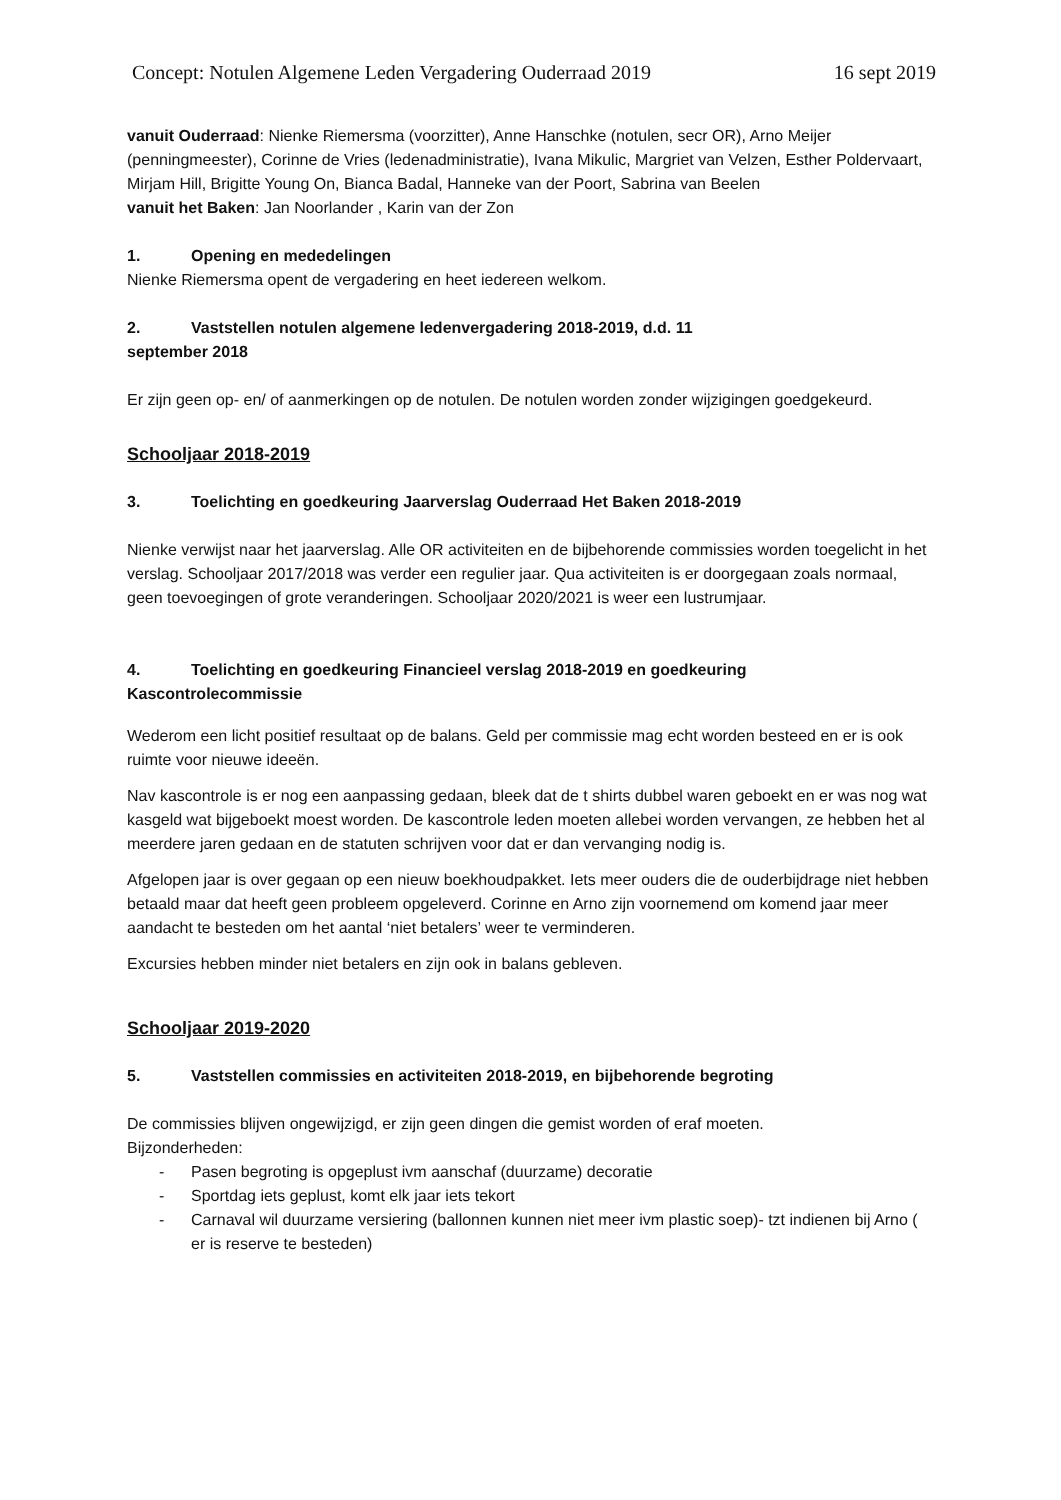Concept: Notulen Algemene Leden Vergadering Ouderraad 2019 16 sept 2019
vanuit Ouderraad: Nienke Riemersma (voorzitter), Anne Hanschke (notulen, secr OR), Arno Meijer (penningmeester), Corinne de Vries (ledenadministratie), Ivana Mikulic, Margriet van Velzen, Esther Poldervaart, Mirjam Hill, Brigitte Young On, Bianca Badal, Hanneke van der Poort, Sabrina van Beelen
vanuit het Baken: Jan Noorlander , Karin van der Zon
1. Opening en mededelingen
Nienke Riemersma opent de vergadering en heet iedereen welkom.
2. Vaststellen notulen algemene ledenvergadering 2018-2019, d.d. 11
september 2018
Er zijn geen op- en/ of aanmerkingen op de notulen. De notulen worden zonder wijzigingen goedgekeurd.
Schooljaar 2018-2019
3. Toelichting en goedkeuring Jaarverslag Ouderraad Het Baken 2018-2019
Nienke verwijst naar het jaarverslag. Alle OR activiteiten en de bijbehorende commissies worden toegelicht in het verslag. Schooljaar 2017/2018 was verder een regulier jaar. Qua activiteiten is er doorgegaan zoals normaal, geen toevoegingen of grote veranderingen. Schooljaar 2020/2021 is weer een lustrumjaar.
4. Toelichting en goedkeuring Financieel verslag 2018-2019 en goedkeuring
Kascontrolecommissie
Wederom een licht positief resultaat op de balans. Geld per commissie mag echt worden besteed en er is ook ruimte voor nieuwe ideeën.
Nav kascontrole is er nog een aanpassing gedaan, bleek dat de t shirts dubbel waren geboekt en er was nog wat kasgeld wat bijgeboekt moest worden. De kascontrole leden moeten allebei worden vervangen, ze hebben het al meerdere jaren gedaan en de statuten schrijven voor dat er dan vervanging nodig is.
Afgelopen jaar is over gegaan op een nieuw boekhoudpakket. Iets meer ouders die de ouderbijdrage niet hebben betaald maar dat heeft geen probleem opgeleverd. Corinne en Arno zijn voornemend om komend jaar meer aandacht te besteden om het aantal ‘niet betalers’ weer te verminderen.
Excursies hebben minder niet betalers en zijn ook in balans gebleven.
Schooljaar 2019-2020
5. Vaststellen commissies en activiteiten 2018-2019, en bijbehorende begroting
De commissies blijven ongewijzigd, er zijn geen dingen die gemist worden of eraf moeten.
Bijzonderheden:
- Pasen begroting is opgeplust ivm aanschaf (duurzame) decoratie
- Sportdag iets geplust, komt elk jaar iets tekort
- Carnaval wil duurzame versiering (ballonnen kunnen niet meer ivm plastic soep)- tzt indienen bij Arno ( er is reserve te besteden)